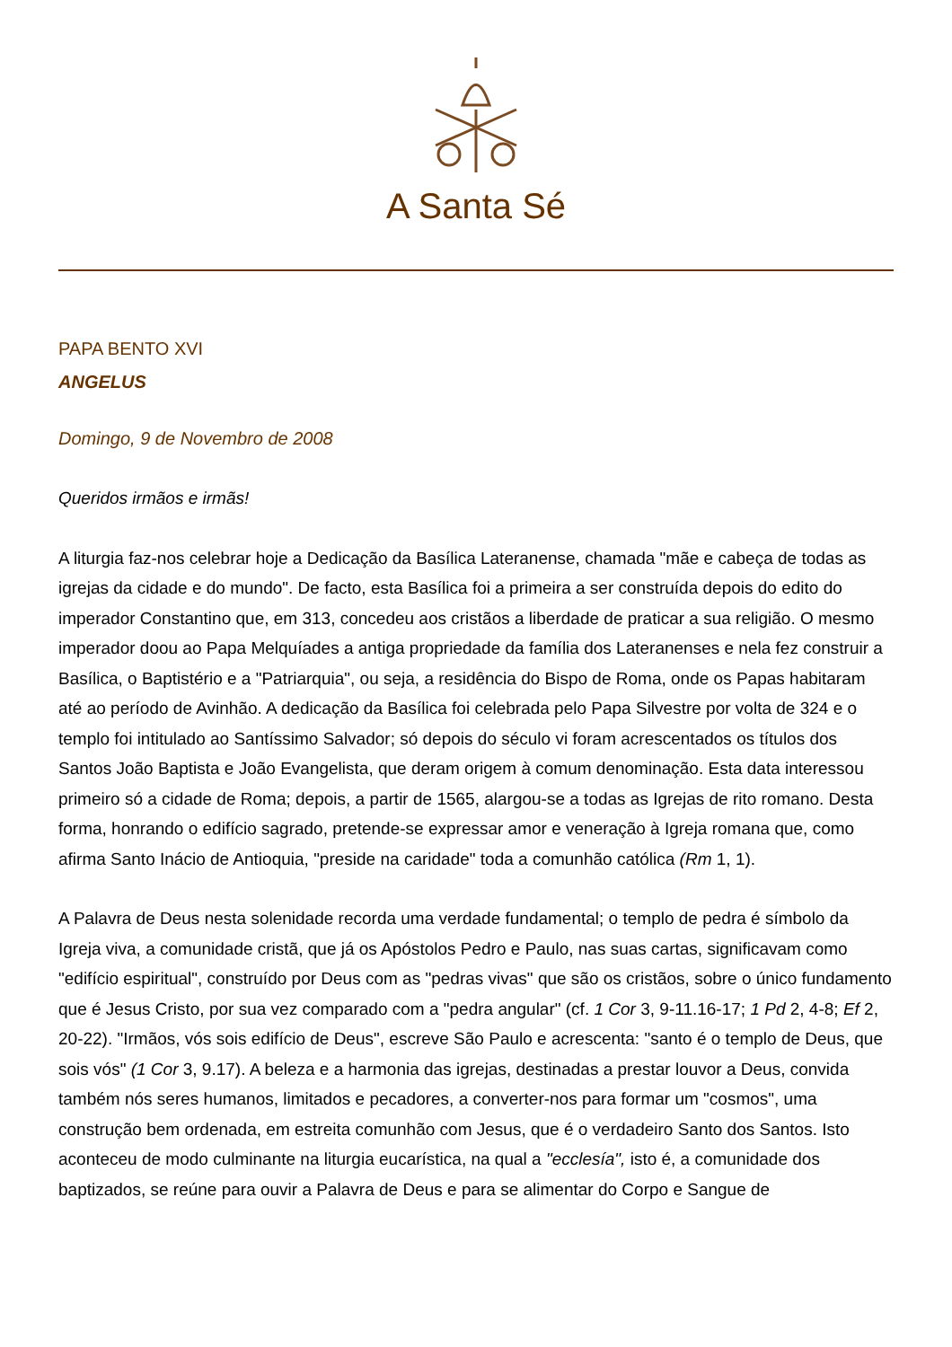A Santa Sé
PAPA BENTO XVI
ANGELUS
Domingo, 9 de Novembro de 2008
Queridos irmãos e irmãs!
A liturgia faz-nos celebrar hoje a Dedicação da Basílica Lateranense, chamada "mãe e cabeça de todas as igrejas da cidade e do mundo". De facto, esta Basílica foi a primeira a ser construída depois do edito do imperador Constantino que, em 313, concedeu aos cristãos a liberdade de praticar a sua religião. O mesmo imperador doou ao Papa Melquíades a antiga propriedade da família dos Lateranenses e nela fez construir a Basílica, o Baptistério e a "Patriarquia", ou seja, a residência do Bispo de Roma, onde os Papas habitaram até ao período de Avinhão. A dedicação da Basílica foi celebrada pelo Papa Silvestre por volta de 324 e o templo foi intitulado ao Santíssimo Salvador; só depois do século vi foram acrescentados os títulos dos Santos João Baptista e João Evangelista, que deram origem à comum denominação. Esta data interessou primeiro só a cidade de Roma; depois, a partir de 1565, alargou-se a todas as Igrejas de rito romano. Desta forma, honrando o edifício sagrado, pretende-se expressar amor e veneração à Igreja romana que, como afirma Santo Inácio de Antioquia, "preside na caridade" toda a comunhão católica (Rm 1, 1).
A Palavra de Deus nesta solenidade recorda uma verdade fundamental; o templo de pedra é símbolo da Igreja viva, a comunidade cristã, que já os Apóstolos Pedro e Paulo, nas suas cartas, significavam como "edifício espiritual", construído por Deus com as "pedras vivas" que são os cristãos, sobre o único fundamento que é Jesus Cristo, por sua vez comparado com a "pedra angular" (cf. 1 Cor 3, 9-11.16-17; 1 Pd 2, 4-8; Ef 2, 20-22). "Irmãos, vós sois edifício de Deus", escreve São Paulo e acrescenta: "santo é o templo de Deus, que sois vós" (1 Cor 3, 9.17). A beleza e a harmonia das igrejas, destinadas a prestar louvor a Deus, convida também nós seres humanos, limitados e pecadores, a converter-nos para formar um "cosmos", uma construção bem ordenada, em estreita comunhão com Jesus, que é o verdadeiro Santo dos Santos. Isto aconteceu de modo culminante na liturgia eucarística, na qual a "ecclesía", isto é, a comunidade dos baptizados, se reúne para ouvir a Palavra de Deus e para se alimentar do Corpo e Sangue de